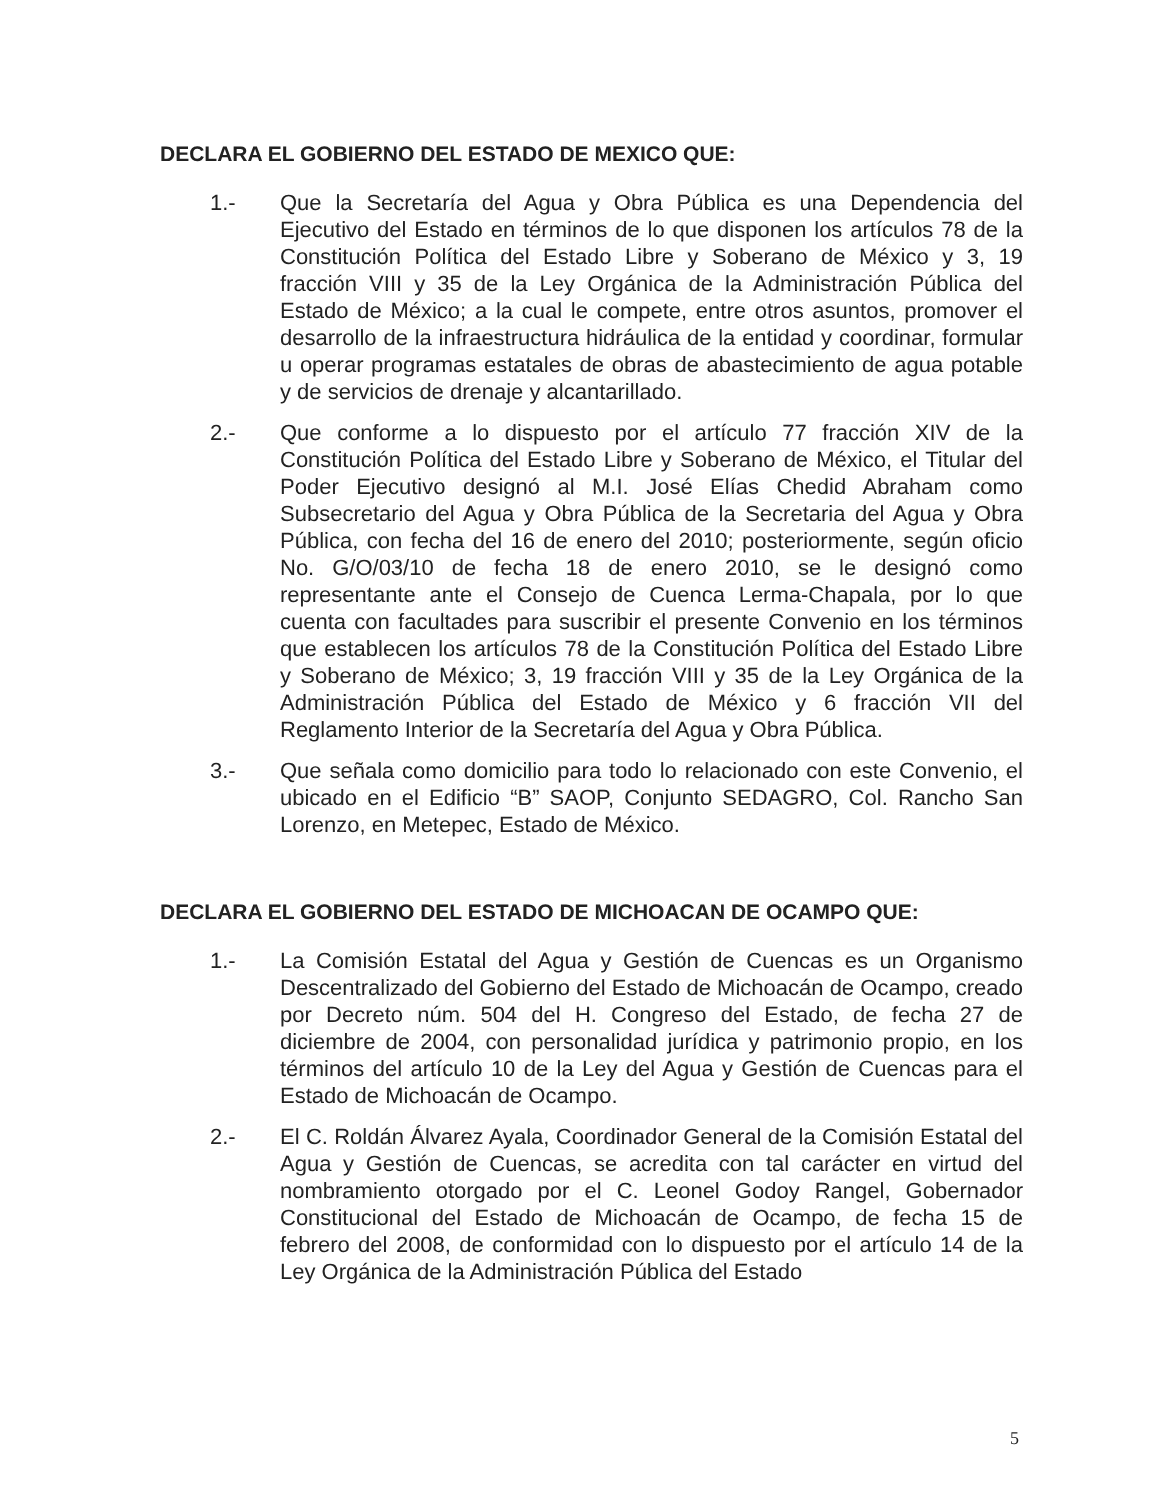DECLARA EL GOBIERNO DEL ESTADO DE MEXICO QUE:
1.- Que la Secretaría del Agua y Obra Pública es una Dependencia del Ejecutivo del Estado en términos de lo que disponen los artículos 78 de la Constitución Política del Estado Libre y Soberano de México y 3, 19 fracción VIII y 35 de la Ley Orgánica de la Administración Pública del Estado de México; a la cual le compete, entre otros asuntos, promover el desarrollo de la infraestructura hidráulica de la entidad y coordinar, formular u operar programas estatales de obras de abastecimiento de agua potable y de servicios de drenaje y alcantarillado.
2.- Que conforme a lo dispuesto por el artículo 77 fracción XIV de la Constitución Política del Estado Libre y Soberano de México, el Titular del Poder Ejecutivo designó al M.I. José Elías Chedid Abraham como Subsecretario del Agua y Obra Pública de la Secretaria del Agua y Obra Pública, con fecha del 16 de enero del 2010; posteriormente, según oficio No. G/O/03/10 de fecha 18 de enero 2010, se le designó como representante ante el Consejo de Cuenca Lerma-Chapala, por lo que cuenta con facultades para suscribir el presente Convenio en los términos que establecen los artículos 78 de la Constitución Política del Estado Libre y Soberano de México; 3, 19 fracción VIII y 35 de la Ley Orgánica de la Administración Pública del Estado de México y 6 fracción VII del Reglamento Interior de la Secretaría del Agua y Obra Pública.
3.- Que señala como domicilio para todo lo relacionado con este Convenio, el ubicado en el Edificio “B” SAOP, Conjunto SEDAGRO, Col. Rancho San Lorenzo, en Metepec, Estado de México.
DECLARA EL GOBIERNO DEL ESTADO DE MICHOACAN DE OCAMPO QUE:
1.- La Comisión Estatal del Agua y Gestión de Cuencas es un Organismo Descentralizado del Gobierno del Estado de Michoacán de Ocampo, creado por Decreto núm. 504 del H. Congreso del Estado, de fecha 27 de diciembre de 2004, con personalidad jurídica y patrimonio propio, en los términos del artículo 10 de la Ley del Agua y Gestión de Cuencas para el Estado de Michoacán de Ocampo.
2.- El C. Roldán Álvarez Ayala, Coordinador General de la Comisión Estatal del Agua y Gestión de Cuencas, se acredita con tal carácter en virtud del nombramiento otorgado por el C. Leonel Godoy Rangel, Gobernador Constitucional del Estado de Michoacán de Ocampo, de fecha 15 de febrero del 2008, de conformidad con lo dispuesto por el artículo 14 de la Ley Orgánica de la Administración Pública del Estado
5